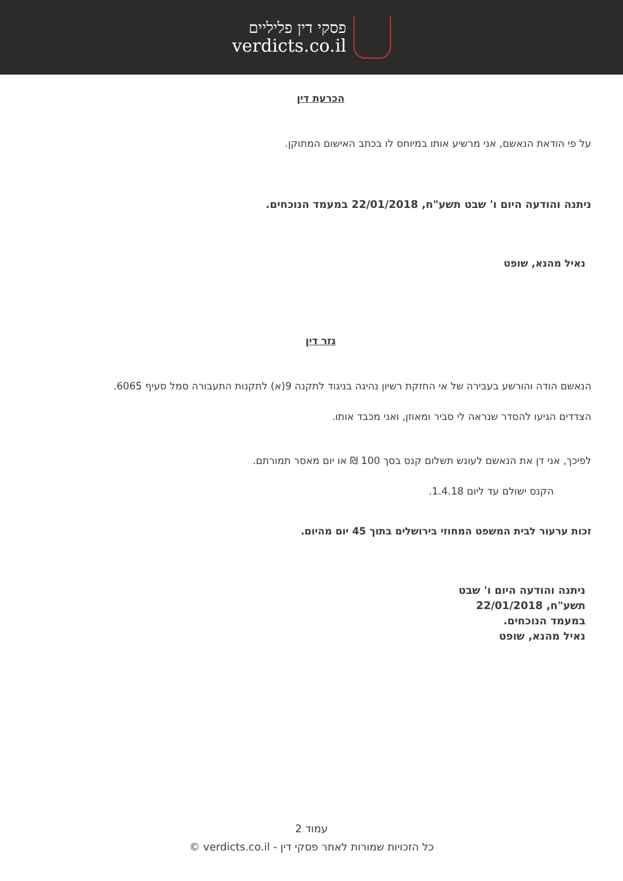פסקי דין פליליים
verdicts.co.il
הכרעת דין
על פי הודאת הנאשם, אני מרשיע אותו במיוחס לו בכתב האישום המתוקן.
ניתנה והודעה היום ו' שבט תשע"ח, 22/01/2018 במעמד הנוכחים.
נאיל מהנא, שופט
גזר דין
הנאשם הודה והורשע בעבירה של אי החזקת רשיון נהיגה בניגוד לתקנה 9(א) לתקנות התעבורה סמל סעיף 6065.
הצדדים הגיעו להסדר שנראה לי סביר ומאוזן, ואני מכבד אותו.
לפיכך, אני דן את הנאשם לעונש תשלום קנס בסך 100 ₪ או יום מאסר תמורתם.
הקנס ישולם עד ליום 1.4.18.
זכות ערעור לבית המשפט המחוזי בירושלים בתוך 45 יום מהיום.
ניתנה והודעה היום ו' שבט
תשע"ח, 22/01/2018
במעמד הנוכחים.
נאיל מהנא, שופט
עמוד 2
כל הזכויות שמורות לאתר פסקי דין - verdicts.co.il ©